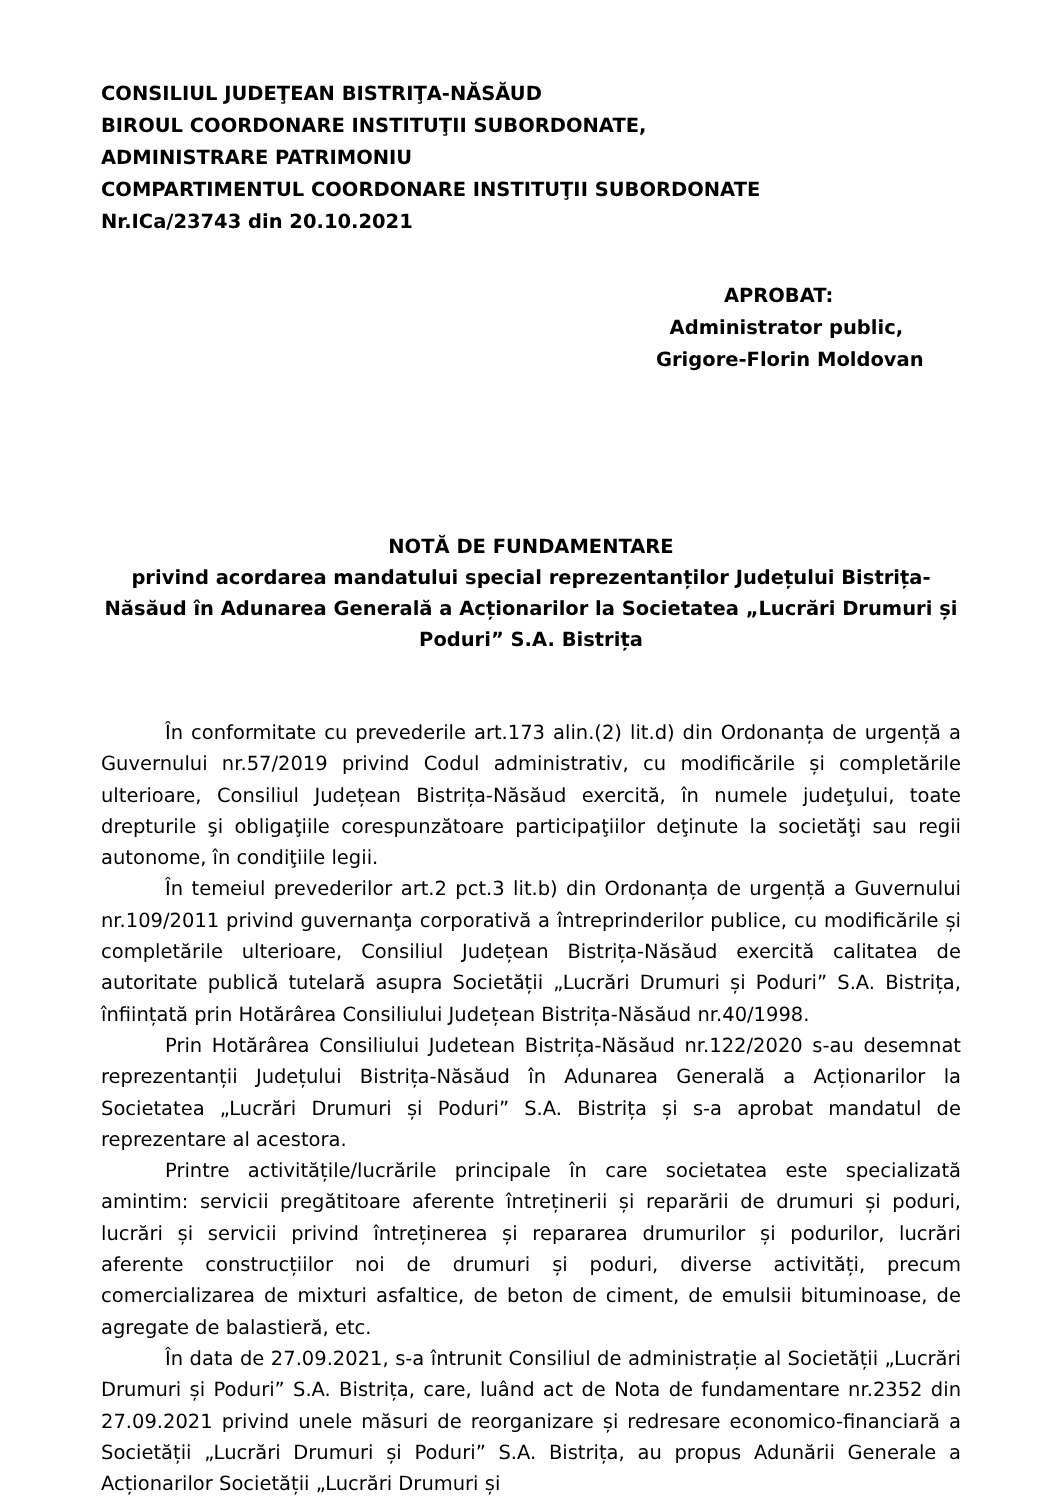CONSILIUL JUDEŢEAN BISTRIŢA-NĂSĂUD
BIROUL COORDONARE INSTITUŢII SUBORDONATE,
ADMINISTRARE PATRIMONIU
COMPARTIMENTUL COORDONARE INSTITUŢII SUBORDONATE
Nr.ICa/23743 din 20.10.2021
APROBAT:
Administrator public,
Grigore-Florin Moldovan
NOTĂ DE FUNDAMENTARE
privind acordarea mandatului special reprezentanților Județului Bistrița-Năsăud în Adunarea Generală a Acționarilor la Societatea „Lucrări Drumuri și Poduri” S.A. Bistrița
În conformitate cu prevederile art.173 alin.(2) lit.d) din Ordonanța de urgență a Guvernului nr.57/2019 privind Codul administrativ, cu modificările și completările ulterioare, Consiliul Județean Bistrița-Năsăud exercită, în numele judeţului, toate drepturile şi obligaţiile corespunzătoare participaţiilor deţinute la societăţi sau regii autonome, în condiţiile legii.
În temeiul prevederilor art.2 pct.3 lit.b) din Ordonanța de urgență a Guvernului nr.109/2011 privind guvernanţa corporativă a întreprinderilor publice, cu modificările și completările ulterioare, Consiliul Județean Bistrița-Năsăud exercită calitatea de autoritate publică tutelară asupra Societății „Lucrări Drumuri și Poduri” S.A. Bistrița, înființată prin Hotărârea Consiliului Județean Bistrița-Năsăud nr.40/1998.
Prin Hotărârea Consiliului Judetean Bistrița-Năsăud nr.122/2020 s-au desemnat reprezentanții Județului Bistrița-Năsăud în Adunarea Generală a Acționarilor la Societatea „Lucrări Drumuri și Poduri” S.A. Bistrița și s-a aprobat mandatul de reprezentare al acestora.
Printre activitățile/lucrările principale în care societatea este specializată amintim: servicii pregătitoare aferente întreținerii și reparării de drumuri și poduri, lucrări și servicii privind întreținerea și repararea drumurilor și podurilor, lucrări aferente construcțiilor noi de drumuri și poduri, diverse activități, precum comercializarea de mixturi asfaltice, de beton de ciment, de emulsii bituminoase, de agregate de balastieră, etc.
În data de 27.09.2021, s-a întrunit Consiliul de administrație al Societății „Lucrări Drumuri și Poduri” S.A. Bistrița, care, luând act de Nota de fundamentare nr.2352 din 27.09.2021 privind unele măsuri de reorganizare și redresare economico-financiară a Societății „Lucrări Drumuri și Poduri” S.A. Bistrița, au propus Adunării Generale a Acționarilor Societății „Lucrări Drumuri și